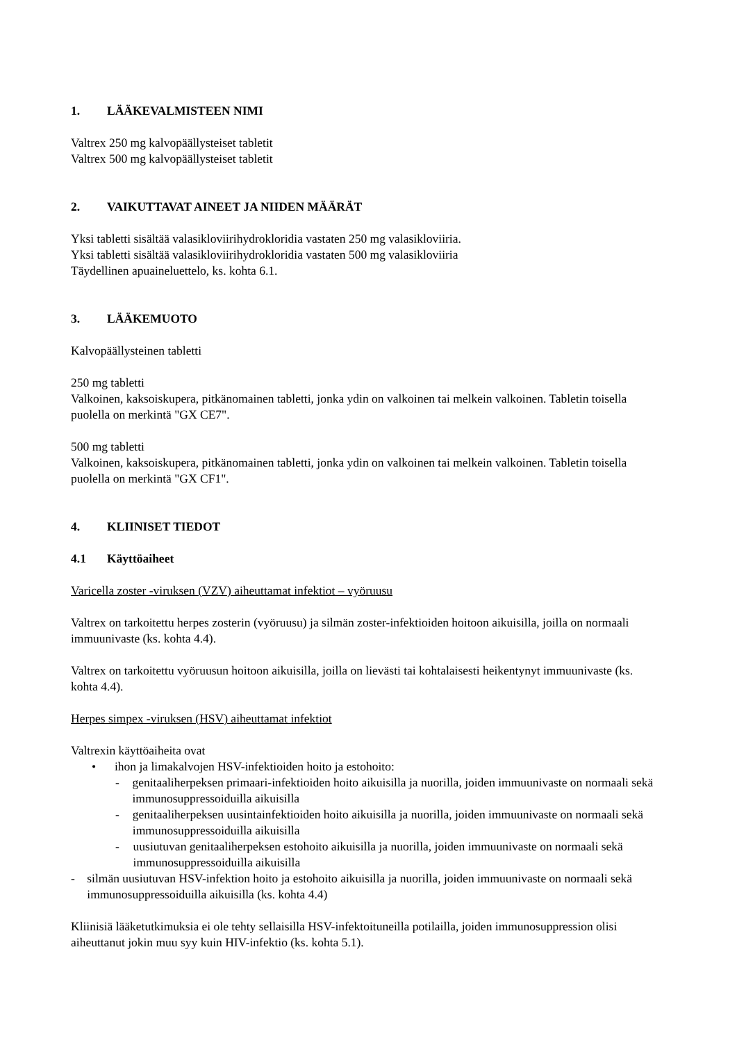1. LÄÄKEVALMISTEEN NIMI
Valtrex 250 mg kalvopäällysteiset tabletit
Valtrex 500 mg kalvopäällysteiset tabletit
2. VAIKUTTAVAT AINEET JA NIIDEN MÄÄRÄT
Yksi tabletti sisältää valasikloviirihydrokloridia vastaten 250 mg valasikloviiria.
Yksi tabletti sisältää valasikloviirihydrokloridia vastaten 500 mg valasikloviiria
Täydellinen apuaineluettelo, ks. kohta 6.1.
3. LÄÄKEMUOTO
Kalvopäällysteinen tabletti
250 mg tabletti
Valkoinen, kaksoiskupera, pitkänomainen tabletti, jonka ydin on valkoinen tai melkein valkoinen. Tabletin toisella puolella on merkintä "GX CE7".
500 mg tabletti
Valkoinen, kaksoiskupera, pitkänomainen tabletti, jonka ydin on valkoinen tai melkein valkoinen. Tabletin toisella puolella on merkintä "GX CF1".
4. KLIINISET TIEDOT
4.1 Käyttöaiheet
Varicella zoster -viruksen (VZV) aiheuttamat infektiot – vyöruusu
Valtrex on tarkoitettu herpes zosterin (vyöruusu) ja silmän zoster-infektioiden hoitoon aikuisilla, joilla on normaali immuunivaste (ks. kohta 4.4).
Valtrex on tarkoitettu vyöruusun hoitoon aikuisilla, joilla on lievästi tai kohtalaisesti heikentynyt immuunivaste (ks. kohta 4.4).
Herpes simpex -viruksen (HSV) aiheuttamat infektiot
Valtrexin käyttöaiheita ovat
• ihon ja limakalvojen HSV-infektioiden hoito ja estohoito:
- genitaaliherpeksen primaari-infektioiden hoito aikuisilla ja nuorilla, joiden immuunivaste on normaali sekä immunosuppressoiduilla aikuisilla
- genitaaliherpeksen uusintainfektioiden hoito aikuisilla ja nuorilla, joiden immuunivaste on normaali sekä immunosuppressoiduilla aikuisilla
- uusiutuvan genitaaliherpeksen estohoito aikuisilla ja nuorilla, joiden immuunivaste on normaali sekä immunosuppressoiduilla aikuisilla
- silmän uusiutuvan HSV-infektion hoito ja estohoito aikuisilla ja nuorilla, joiden immuunivaste on normaali sekä immunosuppressoiduilla aikuisilla (ks. kohta 4.4)
Kliinisiä lääketutkimuksia ei ole tehty sellaisilla HSV-infektoituneilla potilailla, joiden immunosuppression olisi aiheuttanut jokin muu syy kuin HIV-infektio (ks. kohta 5.1).